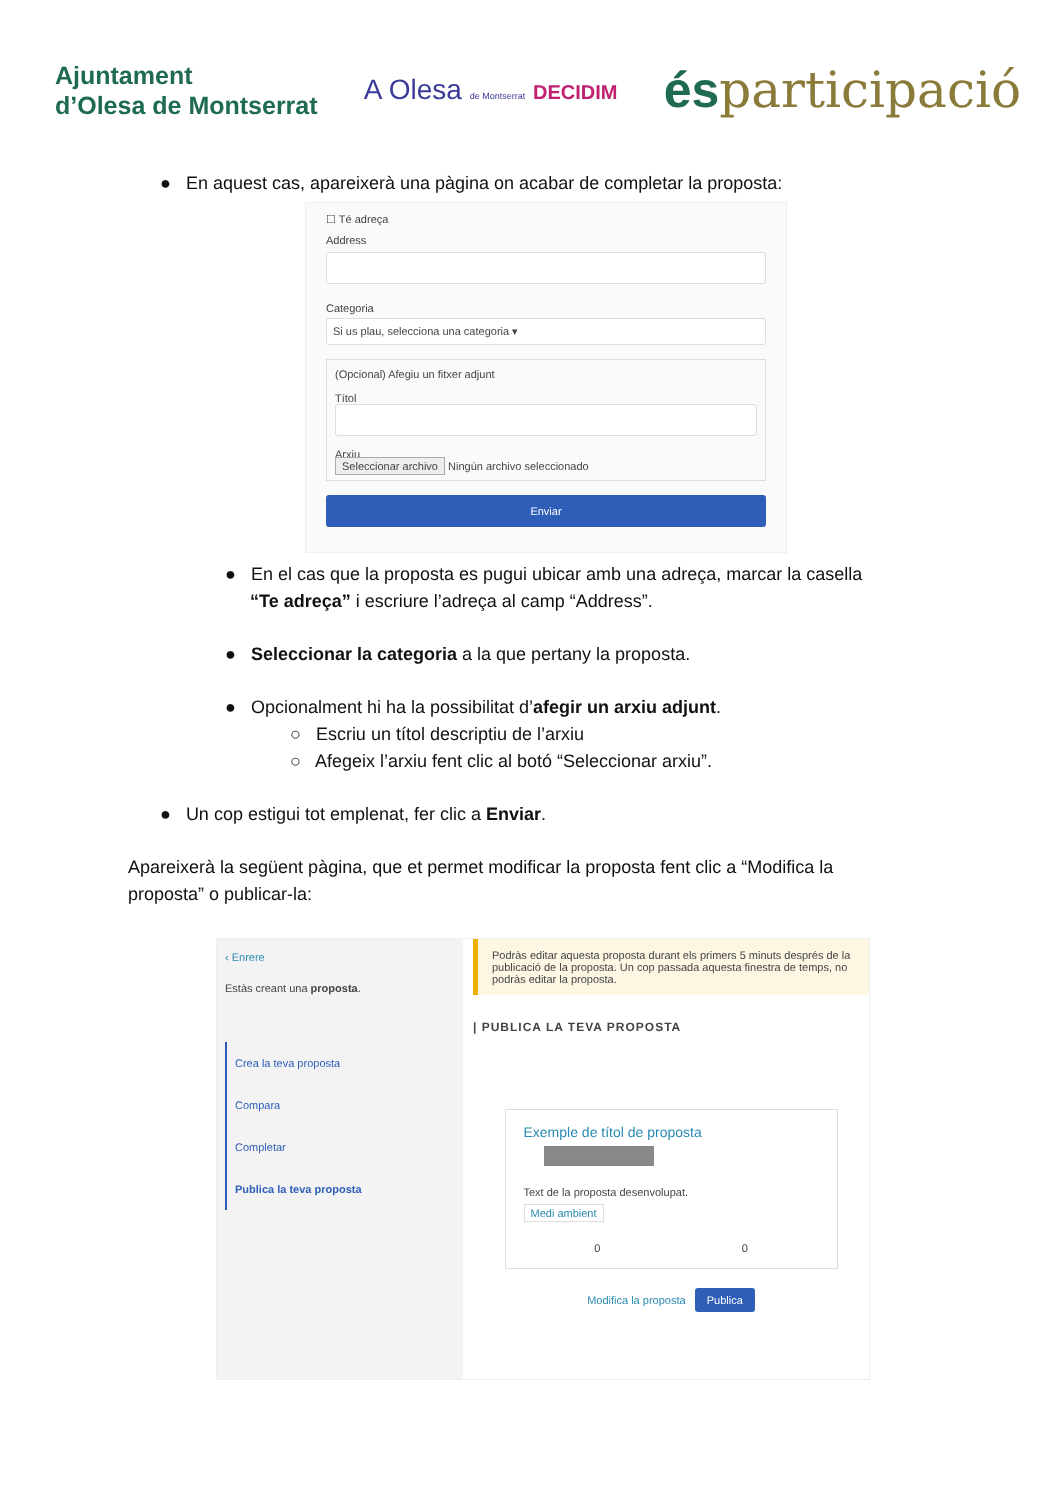Ajuntament
d’Olesa de Montserrat
A Olesa de Montserrat DECIDIM
ésparticipació
● En aquest cas, apareixerà una pàgina on acabar de completar la proposta:
☐ Té adreça
Address
Categoria
Si us plau, selecciona una categoria ▾
(Opcional) Afegiu un fitxer adjunt
Títol
Arxiu
Seleccionar archivo Ningún archivo seleccionado
Enviar
● En el cas que la proposta es pugui ubicar amb una adreça, marcar la casella
“Te adreça” i escriure l’adreça al camp “Address”.
● Seleccionar la categoria a la que pertany la proposta.
● Opcionalment hi ha la possibilitat d’afegir un arxiu adjunt.
○ Escriu un títol descriptiu de l’arxiu
○ Afegeix l’arxiu fent clic al botó “Seleccionar arxiu”.
● Un cop estigui tot emplenat, fer clic a Enviar.
Apareixerà la següent pàgina, que et permet modificar la proposta fent clic a “Modifica la proposta” o publicar-la:
‹ Enrere
Estàs creant una proposta.
Crea la teva proposta
Compara
Completar
Publica la teva proposta
Podràs editar aquesta proposta durant els primers 5 minuts després de la publicació de la proposta. Un cop passada aquesta finestra de temps, no podràs editar la proposta.
| PUBLICA LA TEVA PROPOSTA
Exemple de títol de proposta
Text de la proposta desenvolupat.
Medi ambient
0 0
Modifica la proposta Publica